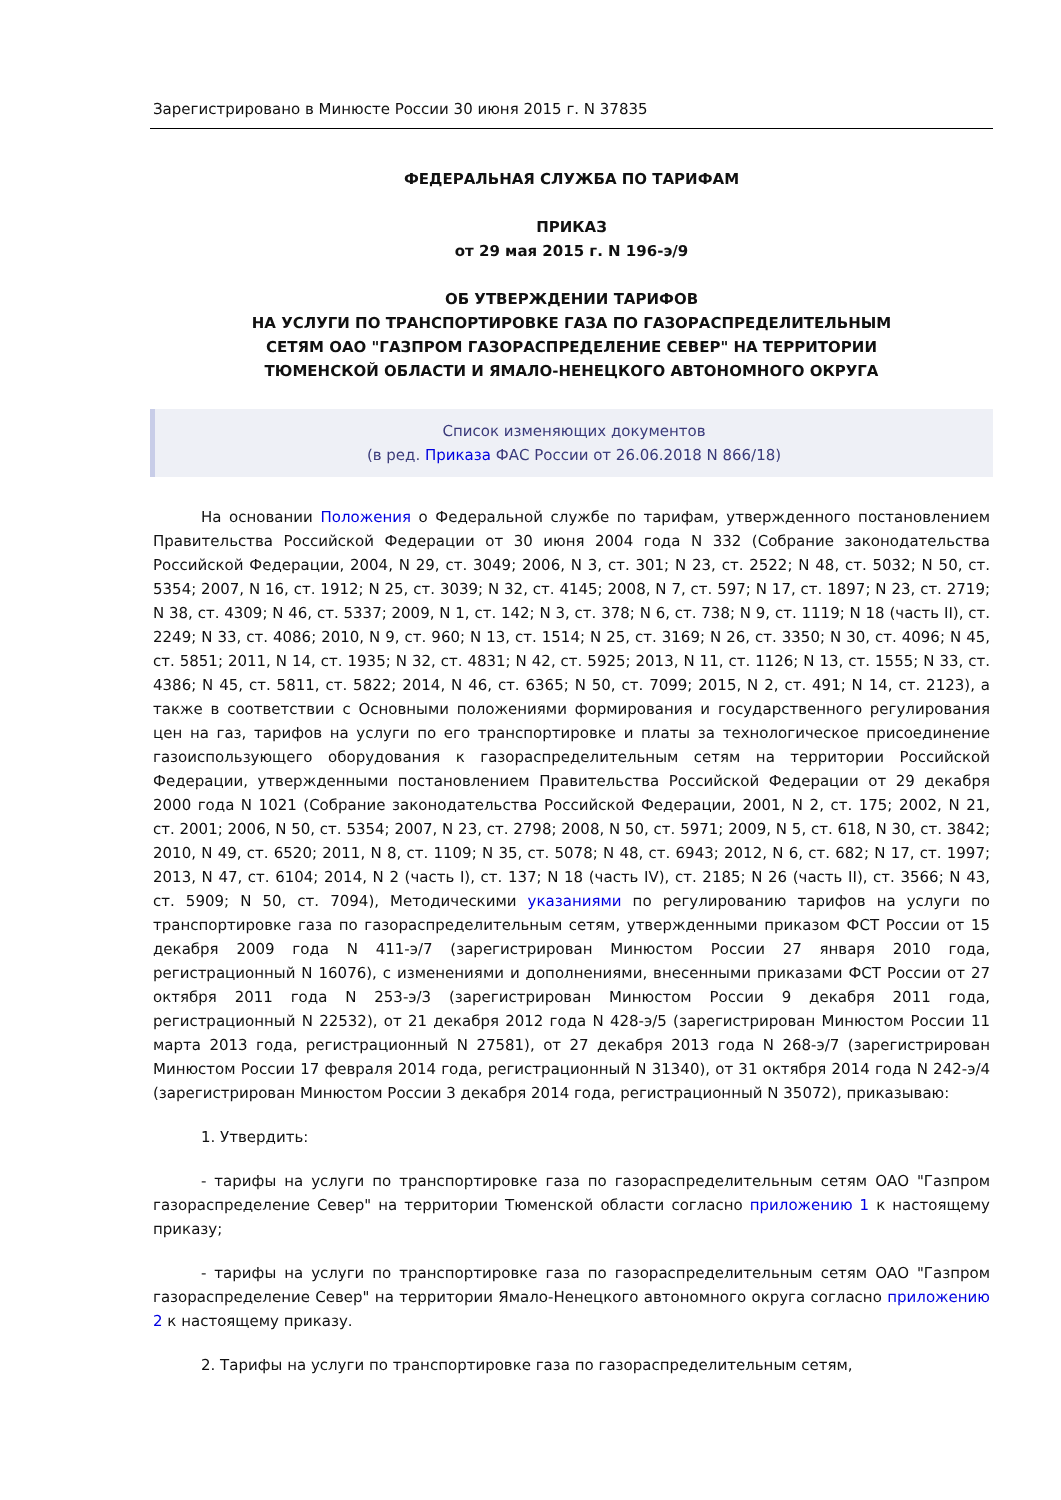Зарегистрировано в Минюсте России 30 июня 2015 г. N 37835
ФЕДЕРАЛЬНАЯ СЛУЖБА ПО ТАРИФАМ
ПРИКАЗ
от 29 мая 2015 г. N 196-э/9
ОБ УТВЕРЖДЕНИИ ТАРИФОВ
НА УСЛУГИ ПО ТРАНСПОРТИРОВКЕ ГАЗА ПО ГАЗОРАСПРЕДЕЛИТЕЛЬНЫМ
СЕТЯМ ОАО "ГАЗПРОМ ГАЗОРАСПРЕДЕЛЕНИЕ СЕВЕР" НА ТЕРРИТОРИИ
ТЮМЕНСКОЙ ОБЛАСТИ И ЯМАЛО-НЕНЕЦКОГО АВТОНОМНОГО ОКРУГА
Список изменяющих документов
(в ред. Приказа ФАС России от 26.06.2018 N 866/18)
На основании Положения о Федеральной службе по тарифам, утвержденного постановлением Правительства Российской Федерации от 30 июня 2004 года N 332 (Собрание законодательства Российской Федерации, 2004, N 29, ст. 3049; 2006, N 3, ст. 301; N 23, ст. 2522; N 48, ст. 5032; N 50, ст. 5354; 2007, N 16, ст. 1912; N 25, ст. 3039; N 32, ст. 4145; 2008, N 7, ст. 597; N 17, ст. 1897; N 23, ст. 2719; N 38, ст. 4309; N 46, ст. 5337; 2009, N 1, ст. 142; N 3, ст. 378; N 6, ст. 738; N 9, ст. 1119; N 18 (часть II), ст. 2249; N 33, ст. 4086; 2010, N 9, ст. 960; N 13, ст. 1514; N 25, ст. 3169; N 26, ст. 3350; N 30, ст. 4096; N 45, ст. 5851; 2011, N 14, ст. 1935; N 32, ст. 4831; N 42, ст. 5925; 2013, N 11, ст. 1126; N 13, ст. 1555; N 33, ст. 4386; N 45, ст. 5811, ст. 5822; 2014, N 46, ст. 6365; N 50, ст. 7099; 2015, N 2, ст. 491; N 14, ст. 2123), а также в соответствии с Основными положениями формирования и государственного регулирования цен на газ, тарифов на услуги по его транспортировке и платы за технологическое присоединение газоиспользующего оборудования к газораспределительным сетям на территории Российской Федерации, утвержденными постановлением Правительства Российской Федерации от 29 декабря 2000 года N 1021 (Собрание законодательства Российской Федерации, 2001, N 2, ст. 175; 2002, N 21, ст. 2001; 2006, N 50, ст. 5354; 2007, N 23, ст. 2798; 2008, N 50, ст. 5971; 2009, N 5, ст. 618, N 30, ст. 3842; 2010, N 49, ст. 6520; 2011, N 8, ст. 1109; N 35, ст. 5078; N 48, ст. 6943; 2012, N 6, ст. 682; N 17, ст. 1997; 2013, N 47, ст. 6104; 2014, N 2 (часть I), ст. 137; N 18 (часть IV), ст. 2185; N 26 (часть II), ст. 3566; N 43, ст. 5909; N 50, ст. 7094), Методическими указаниями по регулированию тарифов на услуги по транспортировке газа по газораспределительным сетям, утвержденными приказом ФСТ России от 15 декабря 2009 года N 411-э/7 (зарегистрирован Минюстом России 27 января 2010 года, регистрационный N 16076), с изменениями и дополнениями, внесенными приказами ФСТ России от 27 октября 2011 года N 253-э/3 (зарегистрирован Минюстом России 9 декабря 2011 года, регистрационный N 22532), от 21 декабря 2012 года N 428-э/5 (зарегистрирован Минюстом России 11 марта 2013 года, регистрационный N 27581), от 27 декабря 2013 года N 268-э/7 (зарегистрирован Минюстом России 17 февраля 2014 года, регистрационный N 31340), от 31 октября 2014 года N 242-э/4 (зарегистрирован Минюстом России 3 декабря 2014 года, регистрационный N 35072), приказываю:
1. Утвердить:
- тарифы на услуги по транспортировке газа по газораспределительным сетям ОАО "Газпром газораспределение Север" на территории Тюменской области согласно приложению 1 к настоящему приказу;
- тарифы на услуги по транспортировке газа по газораспределительным сетям ОАО "Газпром газораспределение Север" на территории Ямало-Ненецкого автономного округа согласно приложению 2 к настоящему приказу.
2. Тарифы на услуги по транспортировке газа по газораспределительным сетям,